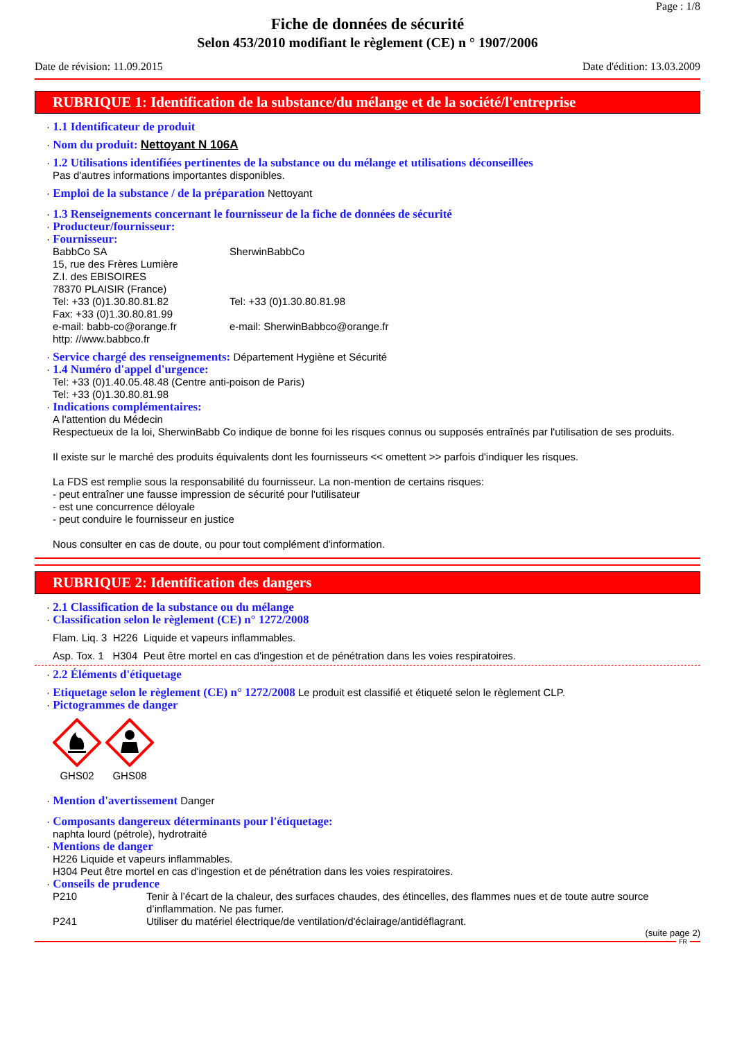Page : 1/8
Fiche de données de sécurité
Selon 453/2010 modifiant le règlement (CE) n ° 1907/2006
Date de révision: 11.09.2015 Date d'édition: 13.03.2009
RUBRIQUE 1: Identification de la substance/du mélange et de la société/l'entreprise
· 1.1 Identificateur de produit
· Nom du produit: Nettoyant N 106A
· 1.2 Utilisations identifiées pertinentes de la substance ou du mélange et utilisations déconseillées
Pas d'autres informations importantes disponibles.
· Emploi de la substance / de la préparation Nettoyant
· 1.3 Renseignements concernant le fournisseur de la fiche de données de sécurité
· Producteur/fournisseur:
· Fournisseur:
BabbCo SA SherwinBabbCo
15, rue des Frères Lumière
Z.I. des EBISOIRES
78370 PLAISIR (France)
Tel: +33 (0)1.30.80.81.82 Tel: +33 (0)1.30.80.81.98
Fax: +33 (0)1.30.80.81.99
e-mail: babb-co@orange.fr e-mail: SherwinBabbco@orange.fr
http: //www.babbco.fr
· Service chargé des renseignements: Département Hygiène et Sécurité
· 1.4 Numéro d'appel d'urgence:
Tel: +33 (0)1.40.05.48.48 (Centre anti-poison de Paris)
Tel: +33 (0)1.30.80.81.98
· Indications complémentaires:
A l'attention du Médecin
Respectueux de la loi, SherwinBabb Co indique de bonne foi les risques connus ou supposés entraînés par l'utilisation de ses produits.
Il existe sur le marché des produits équivalents dont les fournisseurs << omettent >> parfois d'indiquer les risques.
La FDS est remplie sous la responsabilité du fournisseur. La non-mention de certains risques:
- peut entraîner une fausse impression de sécurité pour l'utilisateur
- est une concurrence déloyale
- peut conduire le fournisseur en justice
Nous consulter en cas de doute, ou pour tout complément d'information.
RUBRIQUE 2: Identification des dangers
· 2.1 Classification de la substance ou du mélange
· Classification selon le règlement (CE) n° 1272/2008
Flam. Liq. 3 H226 Liquide et vapeurs inflammables.
Asp. Tox. 1 H304 Peut être mortel en cas d'ingestion et de pénétration dans les voies respiratoires.
· 2.2 Éléments d'étiquetage
· Etiquetage selon le règlement (CE) n° 1272/2008 Le produit est classifié et étiqueté selon le règlement CLP.
· Pictogrammes de danger
GHS02 GHS08
· Mention d'avertissement Danger
· Composants dangereux déterminants pour l'étiquetage:
naphta lourd (pétrole), hydrotraité
· Mentions de danger
H226 Liquide et vapeurs inflammables.
H304 Peut être mortel en cas d'ingestion et de pénétration dans les voies respiratoires.
· Conseils de prudence
P210 Tenir à l’écart de la chaleur, des surfaces chaudes, des étincelles, des flammes nues et de toute autre source d’inflammation. Ne pas fumer.
P241 Utiliser du matériel électrique/de ventilation/d'éclairage/antidéflagrant.
(suite page 2)
FR